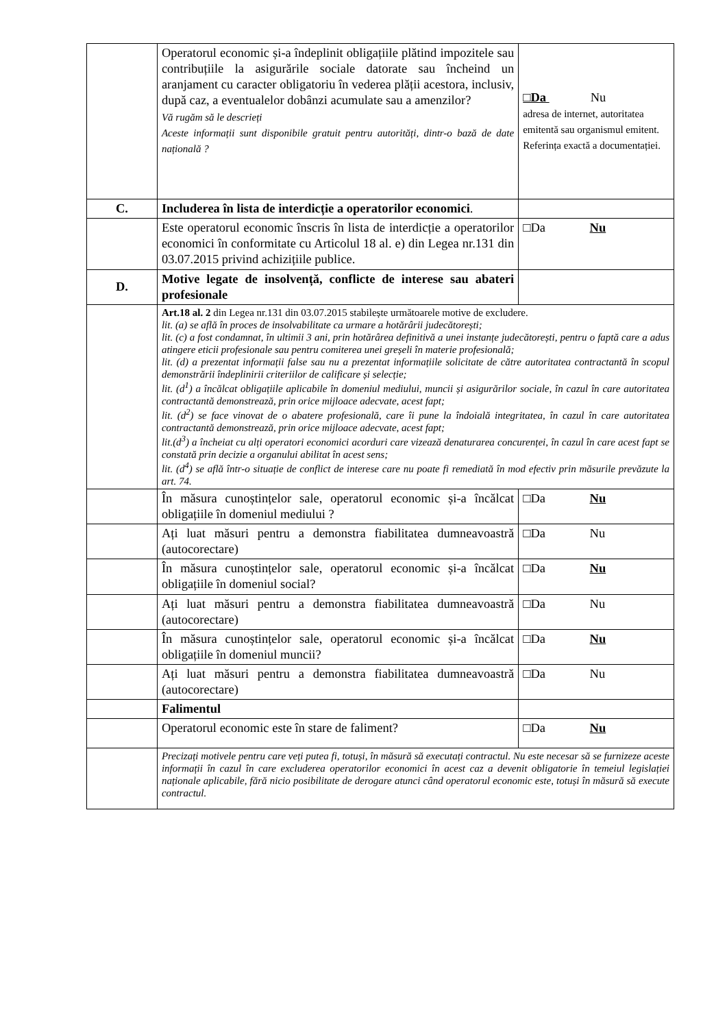| | Operatorul economic și-a îndeplinit obligațiile plătind impozitele sau contribuțiile la asigurările sociale datorate sau încheind un aranjament cu caracter obligatoriu în vederea plății acestora, inclusiv, după caz, a eventualelor dobânzi acumulate sau a amenzilor? Vă rugăm să le descrieți Aceste informații sunt disponibile gratuit pentru autorități, dintr-o bază de date națională ? | □Da Nu adresa de internet, autoritatea emitentă sau organismul emitent. Referința exactă a documentației. |
| C. | Includerea în lista de interdicție a operatorilor economici . | |
| | Este operatorul economic înscris în lista de interdicție a operatorilor economici în conformitate cu Articolul 18 al. e) din Legea nr.131 din 03.07.2015 privind achizițiile publice. | □Da Nu |
| D. | Motive legate de insolvență, conflicte de interese sau abateri profesionale | |
| | Art.18 al. 2 din Legea nr.131 din 03.07.2015 stabilește următoarele motive de excludere. lit. (a) se află în proces de insolvabilitate ca urmare a hotărârii judecătorești; lit. (c) a fost condamnat, în ultimii 3 ani, prin hotărârea definitivă a unei instanțe judecătorești, pentru o faptă care a adus atingere eticii profesionale sau pentru comiterea unei greșeli în materie profesională; lit. (d) a prezentat informații false sau nu a prezentat informațiile solicitate de către autoritatea contractantă în scopul demonstrării îndeplinirii criteriilor de calificare și selecție; lit. (d<sup>1</sup>) a încălcat obligațiile aplicabile în domeniul mediului, muncii și asigurărilor sociale, în cazul în care autoritatea contractantă demonstrează, prin orice mijloace adecvate, acest fapt; lit. (d<sup>2</sup>) se face vinovat de o abatere profesională, care îi pune la îndoială integritatea, în cazul în care autoritatea contractantă demonstrează, prin orice mijloace adecvate, acest fapt; lit.(d<sup>3</sup>) a încheiat cu alți operatori economici acorduri care vizează denaturarea concurenței, în cazul în care acest fapt se constată prin decizie a organului abilitat în acest sens; lit. (d<sup>4</sup>) se află într-o situație de conflict de interese care nu poate fi remediată în mod efectiv prin măsurile prevăzute la art. 74. | |
| | În măsura cunoștințelor sale, operatorul economic și-a încălcat obligațiile în domeniul mediului ? | □Da Nu |
| | Ați luat măsuri pentru a demonstra fiabilitatea dumneavoastră (autocorectare) | □Da Nu |
| | În măsura cunoștințelor sale, operatorul economic și-a încălcat obligațiile în domeniul social? | □Da Nu |
| | Ați luat măsuri pentru a demonstra fiabilitatea dumneavoastră (autocorectare) | □Da Nu |
| | În măsura cunoștințelor sale, operatorul economic și-a încălcat obligațiile în domeniul muncii? | □Da Nu |
| | Ați luat măsuri pentru a demonstra fiabilitatea dumneavoastră (autocorectare) | □Da Nu |
| | Falimentul | |
| | Operatorul economic este în stare de faliment? | □Da Nu |
| | Precizați motivele pentru care veți putea fi, totuși, în măsură să executați contractul. Nu este necesar să se furnizeze aceste informații în cazul în care excluderea operatorilor economici în acest caz a devenit obligatorie în temeiul legislației naționale aplicabile, fără nicio posibilitate de derogare atunci când operatorul economic este, totuși în măsură să execute contractul. | |